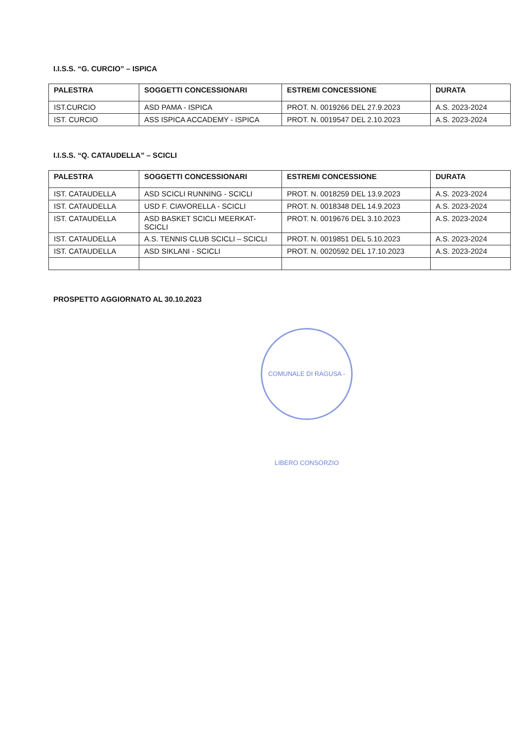I.I.S.S. “G. CURCIO” – ISPICA
| PALESTRA | SOGGETTI CONCESSIONARI | ESTREMI CONCESSIONE | DURATA |
| --- | --- | --- | --- |
| IST.CURCIO | ASD PAMA - ISPICA | PROT. N. 0019266 DEL 27.9.2023 | A.S. 2023-2024 |
| IST. CURCIO | ASS ISPICA ACCADEMY - ISPICA | PROT. N. 0019547 DEL 2.10.2023 | A.S. 2023-2024 |
I.I.S.S. “Q. CATAUDELLA” – SCICLI
| PALESTRA | SOGGETTI CONCESSIONARI | ESTREMI CONCESSIONE | DURATA |
| --- | --- | --- | --- |
| IST. CATAUDELLA | ASD SCICLI RUNNING - SCICLI | PROT. N. 0018259 DEL 13.9.2023 | A.S. 2023-2024 |
| IST. CATAUDELLA | USD F. CIAVORELLA - SCICLI | PROT. N. 0018348 DEL 14.9.2023 | A.S. 2023-2024 |
| IST. CATAUDELLA | ASD BASKET SCICLI MEERKAT- SCICLI | PROT. N. 0019676 DEL 3.10.2023 | A.S. 2023-2024 |
| IST. CATAUDELLA | A.S. TENNIS CLUB SCICLI – SCICLI | PROT. N. 0019851 DEL 5.10.2023 | A.S. 2023-2024 |
| IST. CATAUDELLA | ASD SIKLANI - SCICLI | PROT. N. 0020592 DEL 17.10.2023 | A.S. 2023-2024 |
PROSPETTO AGGIORNATO AL 30.10.2023
COMUNALE DI RAGUSA - LIBERO CONSORZIO